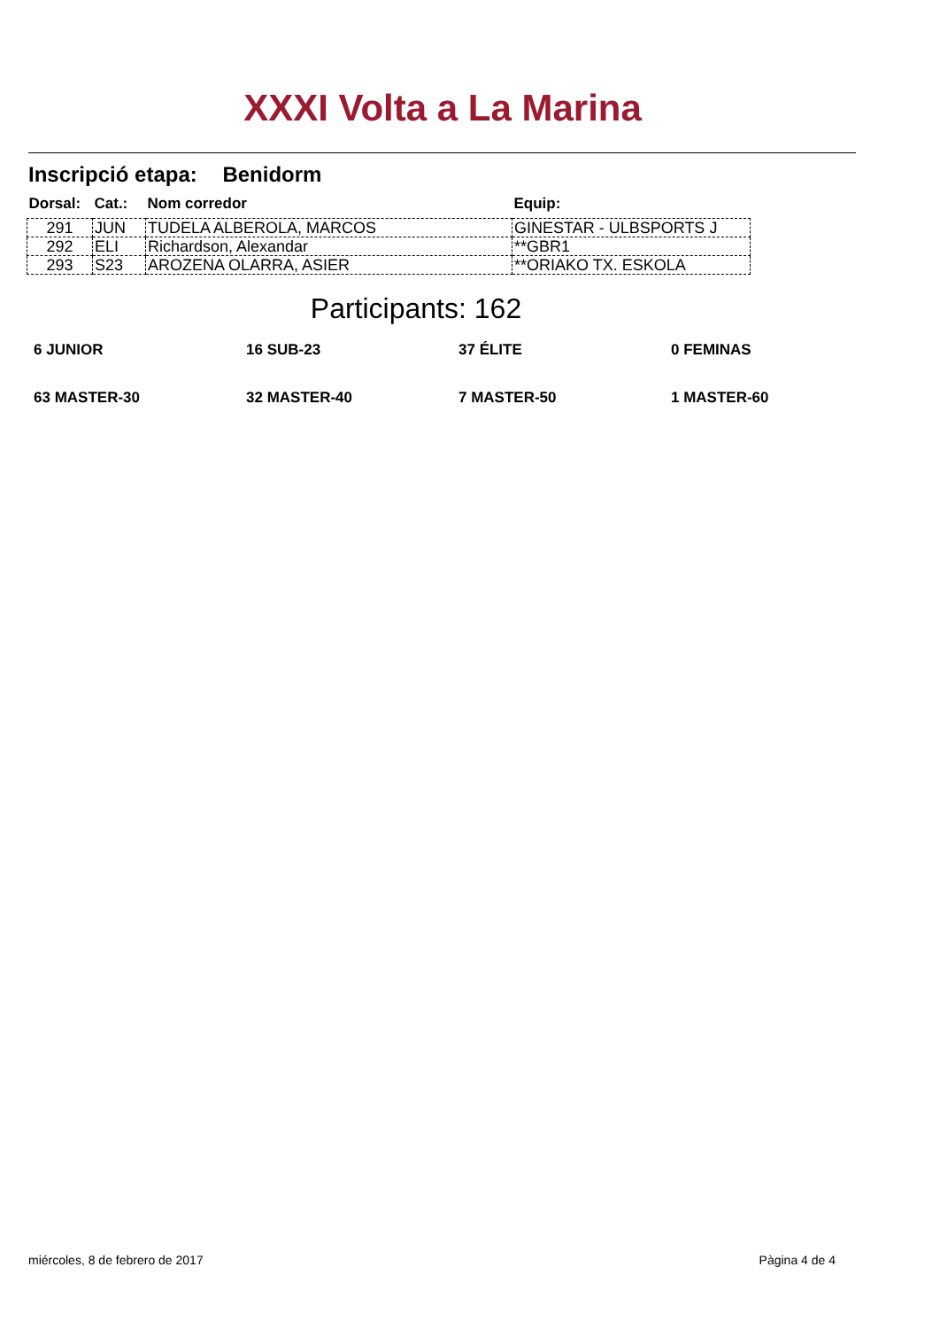XXXI Volta a La Marina
Inscripció etapa: Benidorm
| Dorsal: | Cat.: | Nom corredor | Equip: |
| --- | --- | --- | --- |
| 291 | JUN | TUDELA ALBEROLA, MARCOS | GINESTAR - ULBSPORTS J |
| 292 | ELI | Richardson, Alexandar | **GBR1 |
| 293 | S23 | AROZENA OLARRA, ASIER | **ORIAKO TX. ESKOLA |
Participants: 162
6 JUNIOR
16 SUB-23
37 ÉLITE
0 FEMINAS
63 MASTER-30
32 MASTER-40
7 MASTER-50
1 MASTER-60
miércoles, 8 de febrero de 2017 Pàgina 4 de 4